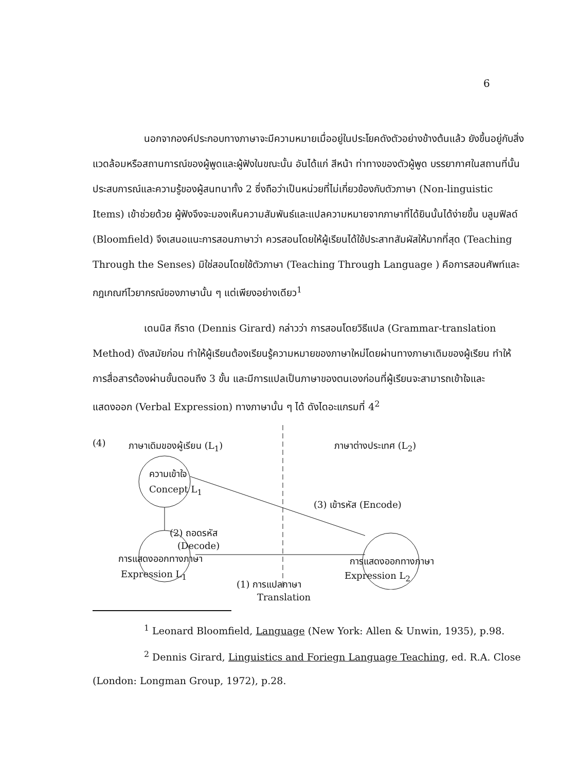6
นอกจากองค์ประกอบทางภาษาจะมีความหมายเมื่ออยู่ในประโยคดังตัวอย่างข้างต้นแล้ว ยังขึ้นอยู่กับสิ่งแวดล้อมหรือสถานการณ์ของผู้พูดและผู้ฟังในขณะนั้น อันได้แก่ สีหน้า ท่าทางของตัวผู้พูด บรรยากาศในสถานที่นั้น ประสบการณ์และความรู้ของผู้สนทนาทั้ง 2 ซึ่งถือว่าเป็นหน่วยที่ไม่เกี่ยวข้องกับตัวภาษา (Non-linguistic Items) เข้าช่วยด้วย ผู้ฟังจึงจะมองเห็นความสัมพันธ์และแปลความหมายจากภาษาที่ได้ยินนั้นได้ง่ายขึ้น บลูมฟิลด์ (Bloomfield) จึงเสนอแนะการสอนภาษาว่า ควรสอนโดยให้ผู้เรียนได้ใช้ประสาทสัมผัสให้มากที่สุด (Teaching Through the Senses) มิใช่สอนโดยใช้ตัวภาษา (Teaching Through Language ) คือการสอนศัพท์และกฎเกณฑ์ไวยากรณ์ของภาษานั้น ๆ แต่เพียงอย่างเดียว<sup>1</sup>
เดนนิส กีราด (Dennis Girard) กล่าวว่า การสอนโดยวิธีแปล (Grammar-translation Method) ดังสมัยก่อน ทำให้ผู้เรียนต้องเรียนรู้ความหมายของภาษาใหม่โดยผ่านทางภาษาเดิมของผู้เรียน ทำให้การสื่อสารต้องผ่านขั้นตอนถึง 3 ขั้น และมีการแปลเป็นภาษาของตนเองก่อนที่ผู้เรียนจะสามารถเข้าใจและแสดงออก (Verbal Expression) ทางภาษานั้น ๆ ได้ ดังไดอะแกรมที่ 4<sup>2</sup>
(4) ภาษาเดิมของผู้เรียน (L<sub>1</sub>) ภาษาต่างประเทศ (L<sub>2</sub>)
ความเข้าใจ
Concept L<sub>1</sub>
(3) เข้ารหัส (Encode)
(2) ถอดรหัส
(Decode)
การแสดงออกทางภาษา
Expression L<sub>1</sub>
การแสดงออกทางภาษา
Expression L<sub>2</sub>
(1) การแปลภาษา
Translation
<sup>1</sup> Leonard Bloomfield, Language (New York: Allen & Unwin, 1935), p.98.
<sup>2</sup> Dennis Girard, Linguistics and Foriegn Language Teaching, ed. R.A. Close (London: Longman Group, 1972), p.28.